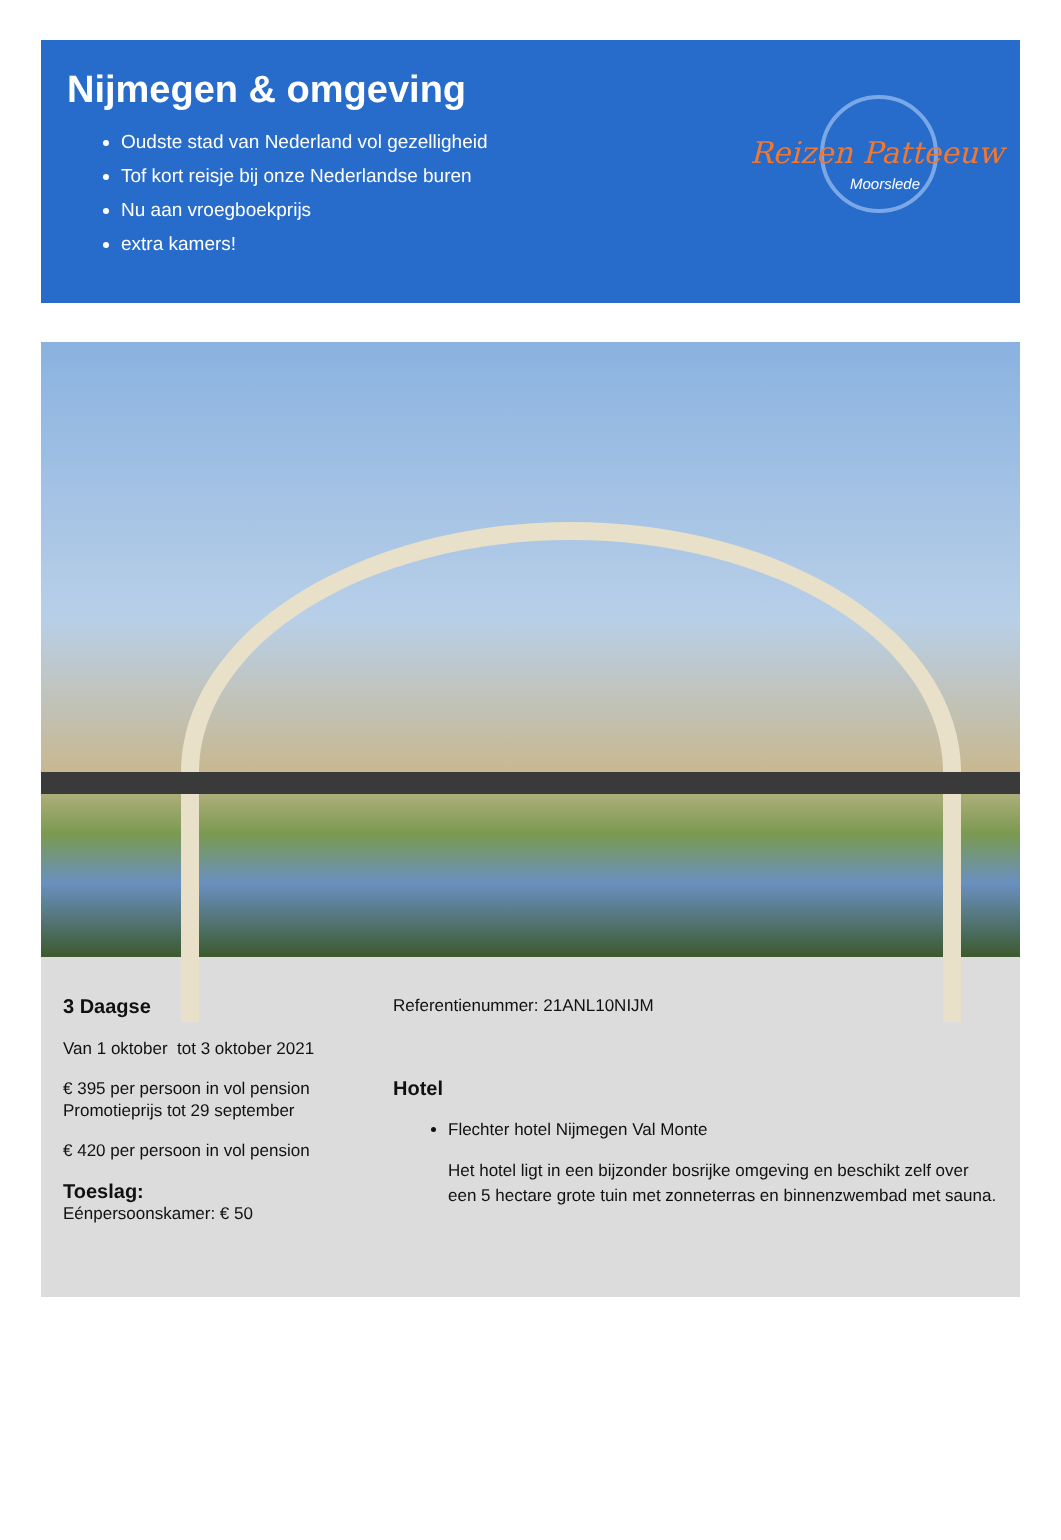Nijmegen & omgeving
Oudste stad van Nederland vol gezelligheid
Tof kort reisje bij onze Nederlandse buren
Nu aan vroegboekprijs
extra kamers!
Reizen Patteeuw
Moorslede
3 Daagse
Van 1 oktober tot 3 oktober 2021
€ 395 per persoon in vol pension
Promotieprijs tot 29 september
€ 420 per persoon in vol pension
Toeslag:
Eénpersoonskamer: € 50
Referentienummer: 21ANL10NIJM
Hotel
Flechter hotel Nijmegen Val Monte
Het hotel ligt in een bijzonder bosrijke omgeving en beschikt zelf over een 5 hectare grote tuin met zonneterras en binnenzwembad met sauna.